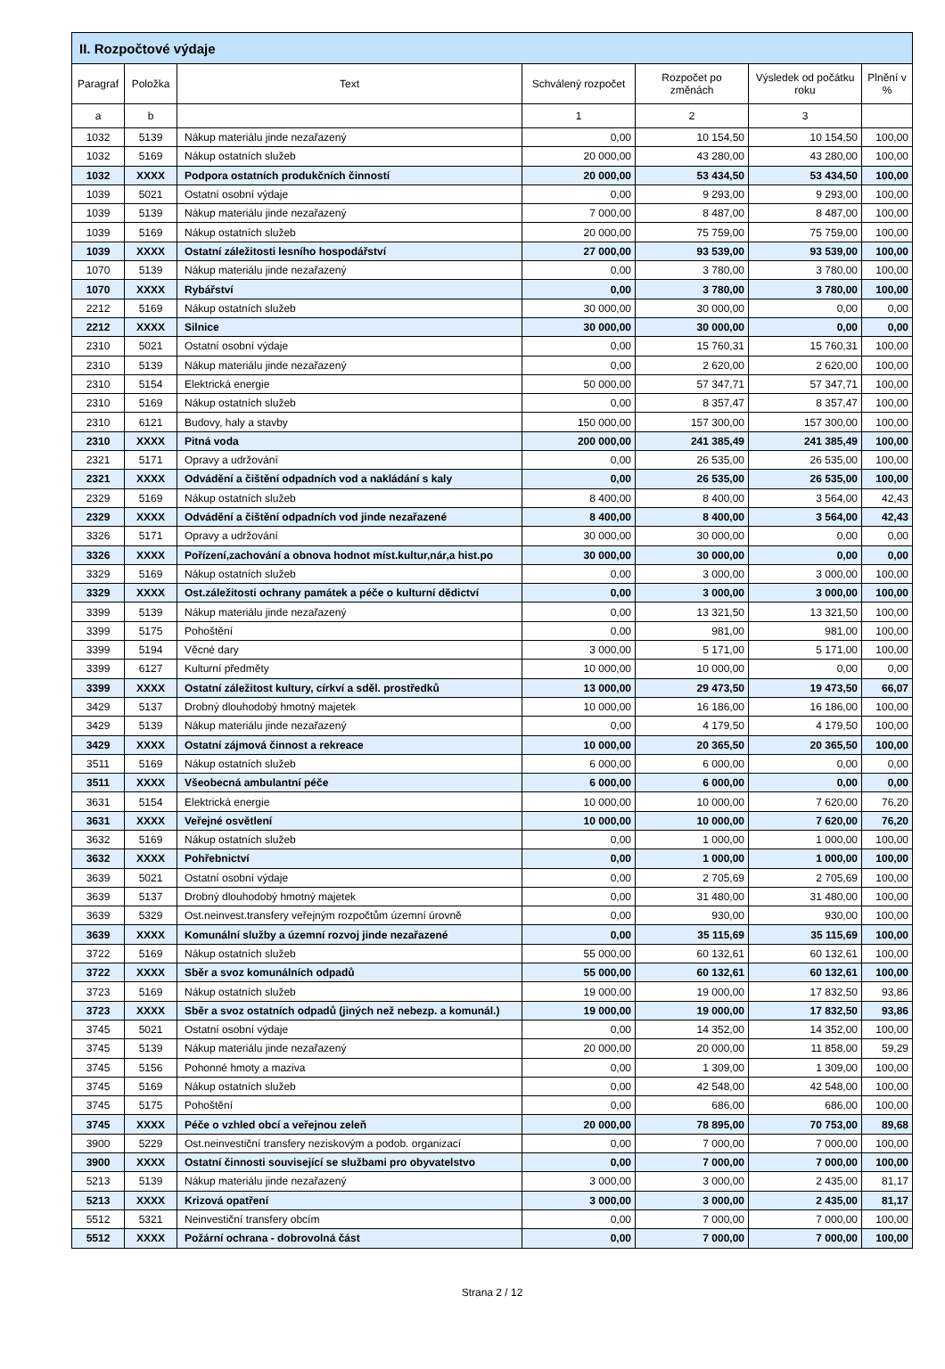| II. Rozpočtové výdaje | | | | | | |
| --- | --- | --- | --- | --- | --- | --- |
| Paragraf | Položka | Text | Schválený rozpočet | Rozpočet po změnách | Výsledek od počátku roku | Plnění v % |
| a | b | | 1 | 2 | 3 | |
| 1032 | 5139 | Nákup materiálu jinde nezařazený | 0,00 | 10 154,50 | 10 154,50 | 100,00 |
| 1032 | 5169 | Nákup ostatních služeb | 20 000,00 | 43 280,00 | 43 280,00 | 100,00 |
| 1032 | XXXX | Podpora ostatních produkčních činností | 20 000,00 | 53 434,50 | 53 434,50 | 100,00 |
| 1039 | 5021 | Ostatní osobní výdaje | 0,00 | 9 293,00 | 9 293,00 | 100,00 |
| 1039 | 5139 | Nákup materiálu jinde nezařazený | 7 000,00 | 8 487,00 | 8 487,00 | 100,00 |
| 1039 | 5169 | Nákup ostatních služeb | 20 000,00 | 75 759,00 | 75 759,00 | 100,00 |
| 1039 | XXXX | Ostatní záležitosti lesního hospodářství | 27 000,00 | 93 539,00 | 93 539,00 | 100,00 |
| 1070 | 5139 | Nákup materiálu jinde nezařazený | 0,00 | 3 780,00 | 3 780,00 | 100,00 |
| 1070 | XXXX | Rybářství | 0,00 | 3 780,00 | 3 780,00 | 100,00 |
| 2212 | 5169 | Nákup ostatních služeb | 30 000,00 | 30 000,00 | 0,00 | 0,00 |
| 2212 | XXXX | Silnice | 30 000,00 | 30 000,00 | 0,00 | 0,00 |
| 2310 | 5021 | Ostatní osobní výdaje | 0,00 | 15 760,31 | 15 760,31 | 100,00 |
| 2310 | 5139 | Nákup materiálu jinde nezařazený | 0,00 | 2 620,00 | 2 620,00 | 100,00 |
| 2310 | 5154 | Elektrická energie | 50 000,00 | 57 347,71 | 57 347,71 | 100,00 |
| 2310 | 5169 | Nákup ostatních služeb | 0,00 | 8 357,47 | 8 357,47 | 100,00 |
| 2310 | 6121 | Budovy, haly a stavby | 150 000,00 | 157 300,00 | 157 300,00 | 100,00 |
| 2310 | XXXX | Pitná voda | 200 000,00 | 241 385,49 | 241 385,49 | 100,00 |
| 2321 | 5171 | Opravy a udržování | 0,00 | 26 535,00 | 26 535,00 | 100,00 |
| 2321 | XXXX | Odvádění a čištění odpadních vod a nakládání s kaly | 0,00 | 26 535,00 | 26 535,00 | 100,00 |
| 2329 | 5169 | Nákup ostatních služeb | 8 400,00 | 8 400,00 | 3 564,00 | 42,43 |
| 2329 | XXXX | Odvádění a čištění odpadních vod jinde nezařazené | 8 400,00 | 8 400,00 | 3 564,00 | 42,43 |
| 3326 | 5171 | Opravy a udržování | 30 000,00 | 30 000,00 | 0,00 | 0,00 |
| 3326 | XXXX | Pořízení,zachování a obnova hodnot míst.kultur,nár,a hist.po | 30 000,00 | 30 000,00 | 0,00 | 0,00 |
| 3329 | 5169 | Nákup ostatních služeb | 0,00 | 3 000,00 | 3 000,00 | 100,00 |
| 3329 | XXXX | Ost.záležitosti ochrany památek a péče o kulturní dědictví | 0,00 | 3 000,00 | 3 000,00 | 100,00 |
| 3399 | 5139 | Nákup materiálu jinde nezařazený | 0,00 | 13 321,50 | 13 321,50 | 100,00 |
| 3399 | 5175 | Pohoštění | 0,00 | 981,00 | 981,00 | 100,00 |
| 3399 | 5194 | Věcné dary | 3 000,00 | 5 171,00 | 5 171,00 | 100,00 |
| 3399 | 6127 | Kulturní předměty | 10 000,00 | 10 000,00 | 0,00 | 0,00 |
| 3399 | XXXX | Ostatní záležitost kultury, církví a sděl. prostředků | 13 000,00 | 29 473,50 | 19 473,50 | 66,07 |
| 3429 | 5137 | Drobný dlouhodobý hmotný majetek | 10 000,00 | 16 186,00 | 16 186,00 | 100,00 |
| 3429 | 5139 | Nákup materiálu jinde nezařazený | 0,00 | 4 179,50 | 4 179,50 | 100,00 |
| 3429 | XXXX | Ostatní zájmová činnost a rekreace | 10 000,00 | 20 365,50 | 20 365,50 | 100,00 |
| 3511 | 5169 | Nákup ostatních služeb | 6 000,00 | 6 000,00 | 0,00 | 0,00 |
| 3511 | XXXX | Všeobecná ambulantní péče | 6 000,00 | 6 000,00 | 0,00 | 0,00 |
| 3631 | 5154 | Elektrická energie | 10 000,00 | 10 000,00 | 7 620,00 | 76,20 |
| 3631 | XXXX | Veřejné osvětlení | 10 000,00 | 10 000,00 | 7 620,00 | 76,20 |
| 3632 | 5169 | Nákup ostatních služeb | 0,00 | 1 000,00 | 1 000,00 | 100,00 |
| 3632 | XXXX | Pohřebnictví | 0,00 | 1 000,00 | 1 000,00 | 100,00 |
| 3639 | 5021 | Ostatní osobní výdaje | 0,00 | 2 705,69 | 2 705,69 | 100,00 |
| 3639 | 5137 | Drobný dlouhodobý hmotný majetek | 0,00 | 31 480,00 | 31 480,00 | 100,00 |
| 3639 | 5329 | Ost.neinvest.transfery veřejným rozpočtům územní úrovně | 0,00 | 930,00 | 930,00 | 100,00 |
| 3639 | XXXX | Komunální služby a územní rozvoj jinde nezařazené | 0,00 | 35 115,69 | 35 115,69 | 100,00 |
| 3722 | 5169 | Nákup ostatních služeb | 55 000,00 | 60 132,61 | 60 132,61 | 100,00 |
| 3722 | XXXX | Sběr a svoz komunálních odpadů | 55 000,00 | 60 132,61 | 60 132,61 | 100,00 |
| 3723 | 5169 | Nákup ostatních služeb | 19 000,00 | 19 000,00 | 17 832,50 | 93,86 |
| 3723 | XXXX | Sběr a svoz ostatních odpadů (jiných než nebezp. a komunál.) | 19 000,00 | 19 000,00 | 17 832,50 | 93,86 |
| 3745 | 5021 | Ostatní osobní výdaje | 0,00 | 14 352,00 | 14 352,00 | 100,00 |
| 3745 | 5139 | Nákup materiálu jinde nezařazený | 20 000,00 | 20 000,00 | 11 858,00 | 59,29 |
| 3745 | 5156 | Pohonné hmoty a maziva | 0,00 | 1 309,00 | 1 309,00 | 100,00 |
| 3745 | 5169 | Nákup ostatních služeb | 0,00 | 42 548,00 | 42 548,00 | 100,00 |
| 3745 | 5175 | Pohoštění | 0,00 | 686,00 | 686,00 | 100,00 |
| 3745 | XXXX | Péče o vzhled obcí a veřejnou zeleň | 20 000,00 | 78 895,00 | 70 753,00 | 89,68 |
| 3900 | 5229 | Ost.neinvestiční transfery neziskovým a podob. organizací | 0,00 | 7 000,00 | 7 000,00 | 100,00 |
| 3900 | XXXX | Ostatní činnosti související se službami pro obyvatelstvo | 0,00 | 7 000,00 | 7 000,00 | 100,00 |
| 5213 | 5139 | Nákup materiálu jinde nezařazený | 3 000,00 | 3 000,00 | 2 435,00 | 81,17 |
| 5213 | XXXX | Krizová opatření | 3 000,00 | 3 000,00 | 2 435,00 | 81,17 |
| 5512 | 5321 | Neinvestiční transfery obcím | 0,00 | 7 000,00 | 7 000,00 | 100,00 |
| 5512 | XXXX | Požární ochrana - dobrovolná část | 0,00 | 7 000,00 | 7 000,00 | 100,00 |
Strana 2 / 12